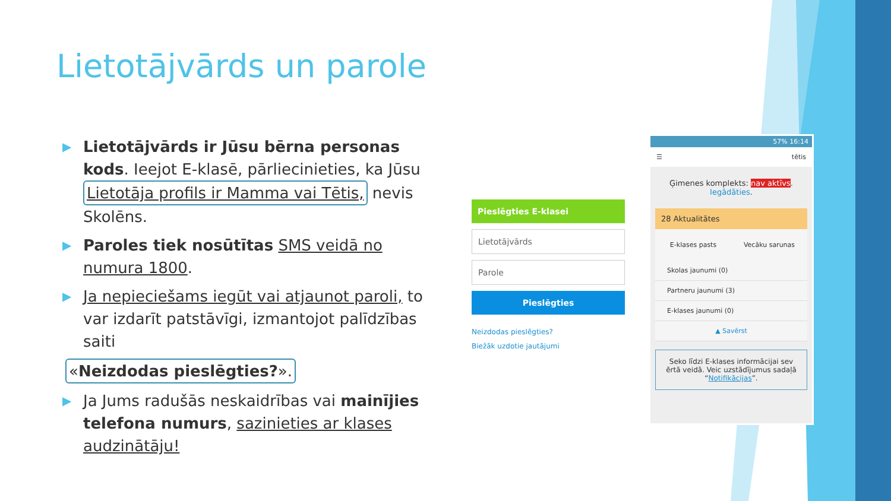Lietotājvārds un parole
▶
Lietotājvārds ir Jūsu bērna personas kods. Ieejot E-klasē, pārliecinieties, ka Jūsu Lietotāja profils ir Mamma vai Tētis, nevis Skolēns.
▶
Paroles tiek nosūtītas SMS veidā no numura 1800.
▶
Ja nepieciešams iegūt vai atjaunot paroli, to var izdarīt patstāvīgi, izmantojot palīdzības saiti
«Neizdodas pieslēgties?».
▶
Ja Jums radušās neskaidrības vai mainījies telefona numurs, sazinieties ar klases audzinātāju!
Pieslēgties E-klasei
Lietotājvārds
Parole
Pieslēgties
Neizdodas pieslēgties?
Biežāk uzdotie jautājumi
57% 16:14
☰ tētis
Ģimenes komplekts: nav aktīvs.
Iegādāties.
28 Aktualitātes
E-klases pasts Vecāku sarunas
Skolas jaunumi (0)
Partneru jaunumi (3)
E-klases jaunumi (0)
▲ Savērst
Seko līdzi E-klases informācijai sev ērtā veidā. Veic uzstādījumus sadaļā “Notifikācijas”.